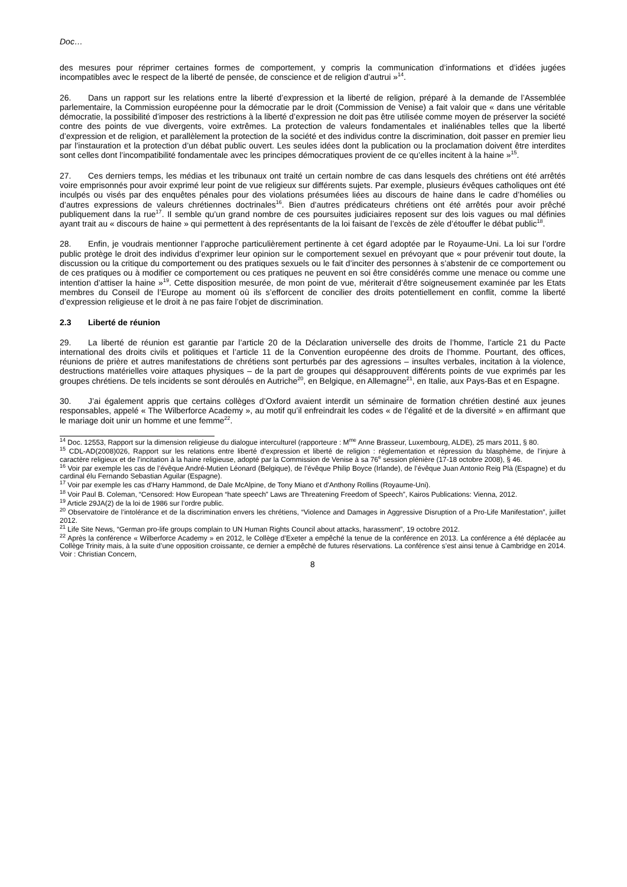Doc…
des mesures pour réprimer certaines formes de comportement, y compris la communication d’informations et d’idées jugées incompatibles avec le respect de la liberté de pensée, de conscience et de religion d’autrui »<sup>14</sup>.
26. Dans un rapport sur les relations entre la liberté d’expression et la liberté de religion, préparé à la demande de l’Assemblée parlementaire, la Commission européenne pour la démocratie par le droit (Commission de Venise) a fait valoir que « dans une véritable démocratie, la possibilité d’imposer des restrictions à la liberté d’expression ne doit pas être utilisée comme moyen de préserver la société contre des points de vue divergents, voire extrêmes. La protection de valeurs fondamentales et inaliénables telles que la liberté d’expression et de religion, et parallèlement la protection de la société et des individus contre la discrimination, doit passer en premier lieu par l’instauration et la protection d’un débat public ouvert. Les seules idées dont la publication ou la proclamation doivent être interdites sont celles dont l’incompatibilité fondamentale avec les principes démocratiques provient de ce qu’elles incitent à la haine »<sup>15</sup>.
27. Ces derniers temps, les médias et les tribunaux ont traité un certain nombre de cas dans lesquels des chrétiens ont été arrêtés voire emprisonnés pour avoir exprimé leur point de vue religieux sur différents sujets. Par exemple, plusieurs évêques catholiques ont été inculpés ou visés par des enquêtes pénales pour des violations présumées liées au discours de haine dans le cadre d’homélies ou d’autres expressions de valeurs chrétiennes doctrinales<sup>16</sup>. Bien d’autres prédicateurs chrétiens ont été arrêtés pour avoir prêché publiquement dans la rue<sup>17</sup>. Il semble qu’un grand nombre de ces poursuites judiciaires reposent sur des lois vagues ou mal définies ayant trait au « discours de haine » qui permettent à des représentants de la loi faisant de l’excès de zèle d’étouffer le débat public<sup>18</sup>.
28. Enfin, je voudrais mentionner l’approche particulièrement pertinente à cet égard adoptée par le Royaume-Uni. La loi sur l’ordre public protège le droit des individus d’exprimer leur opinion sur le comportement sexuel en prévoyant que « pour prévenir tout doute, la discussion ou la critique du comportement ou des pratiques sexuels ou le fait d’inciter des personnes à s’abstenir de ce comportement ou de ces pratiques ou à modifier ce comportement ou ces pratiques ne peuvent en soi être considérés comme une menace ou comme une intention d’attiser la haine »<sup>19</sup>. Cette disposition mesurée, de mon point de vue, mériterait d’être soigneusement examinée par les Etats membres du Conseil de l’Europe au moment où ils s’efforcent de concilier des droits potentiellement en conflit, comme la liberté d’expression religieuse et le droit à ne pas faire l’objet de discrimination.
2.3 Liberté de réunion
29. La liberté de réunion est garantie par l’article 20 de la Déclaration universelle des droits de l’homme, l’article 21 du Pacte international des droits civils et politiques et l’article 11 de la Convention européenne des droits de l’homme. Pourtant, des offices, réunions de prière et autres manifestations de chrétiens sont perturbés par des agressions – insultes verbales, incitation à la violence, destructions matérielles voire attaques physiques – de la part de groupes qui désapprouvent différents points de vue exprimés par les groupes chrétiens. De tels incidents se sont déroulés en Autriche<sup>20</sup>, en Belgique, en Allemagne<sup>21</sup>, en Italie, aux Pays-Bas et en Espagne.
30. J’ai également appris que certains collèges d’Oxford avaient interdit un séminaire de formation chrétien destiné aux jeunes responsables, appelé « The Wilberforce Academy », au motif qu’il enfreindrait les codes « de l’égalité et de la diversité » en affirmant que le mariage doit unir un homme et une femme<sup>22</sup>.
<sup>14</sup> Doc. 12553, Rapport sur la dimension religieuse du dialogue interculturel (rapporteure : M<sup>me</sup> Anne Brasseur, Luxembourg, ALDE), 25 mars 2011, § 80.
<sup>15</sup> CDL-AD(2008)026, Rapport sur les relations entre liberté d’expression et liberté de religion : réglementation et répression du blasphème, de l’injure à caractère religieux et de l’incitation à la haine religieuse, adopté par la Commission de Venise à sa 76<sup>e</sup> session plénière (17-18 octobre 2008), § 46.
<sup>16</sup> Voir par exemple les cas de l’évêque André-Mutien Léonard (Belgique), de l’évêque Philip Boyce (Irlande), de l’évêque Juan Antonio Reig Plà (Espagne) et du cardinal élu Fernando Sebastian Aguilar (Espagne).
<sup>17</sup> Voir par exemple les cas d’Harry Hammond, de Dale McAlpine, de Tony Miano et d’Anthony Rollins (Royaume-Uni).
<sup>18</sup> Voir Paul B. Coleman, “Censored: How European “hate speech” Laws are Threatening Freedom of Speech”, Kairos Publications: Vienna, 2012.
<sup>19</sup> Article 29JA(2) de la loi de 1986 sur l’ordre public.
<sup>20</sup> Observatoire de l’intolérance et de la discrimination envers les chrétiens, “Violence and Damages in Aggressive Disruption of a Pro-Life Manifestation”, juillet 2012.
<sup>21</sup> Life Site News, “German pro-life groups complain to UN Human Rights Council about attacks, harassment”, 19 octobre 2012.
<sup>22</sup> Après la conférence « Wilberforce Academy » en 2012, le Collège d’Exeter a empêché la tenue de la conférence en 2013. La conférence a été déplacée au Collège Trinity mais, à la suite d’une opposition croissante, ce dernier a empêché de futures réservations. La conférence s’est ainsi tenue à Cambridge en 2014. Voir : Christian Concern,
8